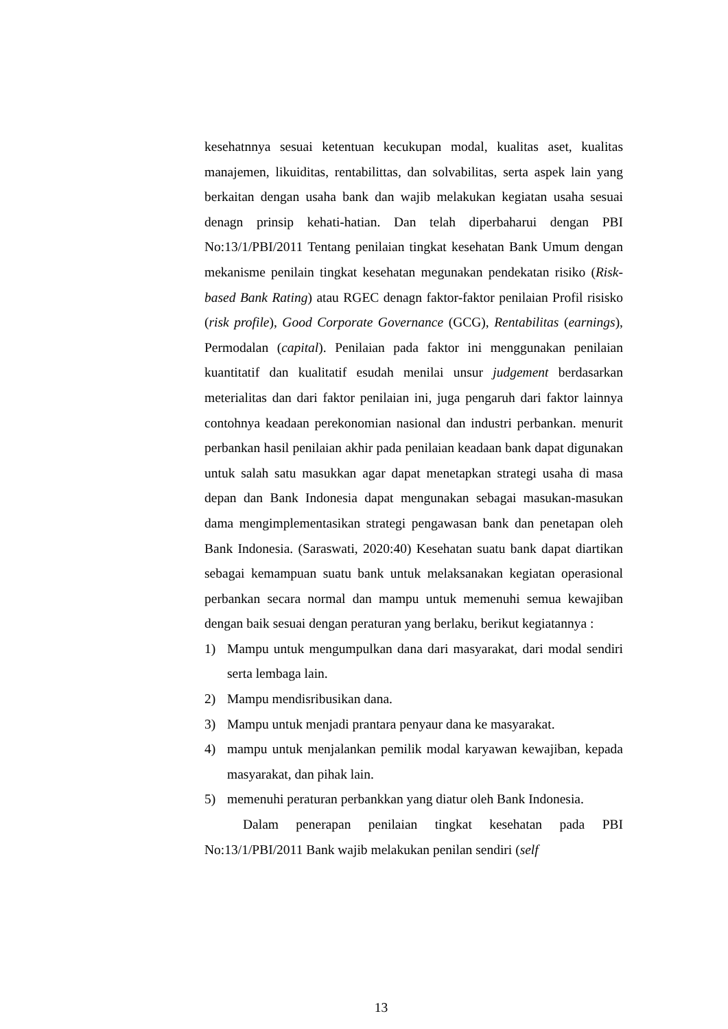kesehatnnya sesuai ketentuan kecukupan modal, kualitas aset, kualitas manajemen, likuiditas, rentabilittas, dan solvabilitas, serta aspek lain yang berkaitan dengan usaha bank dan wajib melakukan kegiatan usaha sesuai denagn prinsip kehati-hatian. Dan telah diperbaharui dengan PBI No:13/1/PBI/2011 Tentang penilaian tingkat kesehatan Bank Umum dengan mekanisme penilain tingkat kesehatan megunakan pendekatan risiko (Risk-based Bank Rating) atau RGEC denagn faktor-faktor penilaian Profil risisko (risk profile), Good Corporate Governance (GCG), Rentabilitas (earnings), Permodalan (capital). Penilaian pada faktor ini menggunakan penilaian kuantitatif dan kualitatif esudah menilai unsur judgement berdasarkan meterialitas dan dari faktor penilaian ini, juga pengaruh dari faktor lainnya contohnya keadaan perekonomian nasional dan industri perbankan. menurit perbankan hasil penilaian akhir pada penilaian keadaan bank dapat digunakan untuk salah satu masukkan agar dapat menetapkan strategi usaha di masa depan dan Bank Indonesia dapat mengunakan sebagai masukan-masukan dama mengimplementasikan strategi pengawasan bank dan penetapan oleh Bank Indonesia. (Saraswati, 2020:40) Kesehatan suatu bank dapat diartikan sebagai kemampuan suatu bank untuk melaksanakan kegiatan operasional perbankan secara normal dan mampu untuk memenuhi semua kewajiban dengan baik sesuai dengan peraturan yang berlaku, berikut kegiatannya :
1) Mampu untuk mengumpulkan dana dari masyarakat, dari modal sendiri serta lembaga lain.
2) Mampu mendisribusikan dana.
3) Mampu untuk menjadi prantara penyaur dana ke masyarakat.
4) mampu untuk menjalankan pemilik modal karyawan kewajiban, kepada masyarakat, dan pihak lain.
5) memenuhi peraturan perbankkan yang diatur oleh Bank Indonesia.
Dalam penerapan penilaian tingkat kesehatan pada PBI No:13/1/PBI/2011 Bank wajib melakukan penilan sendiri (self
13